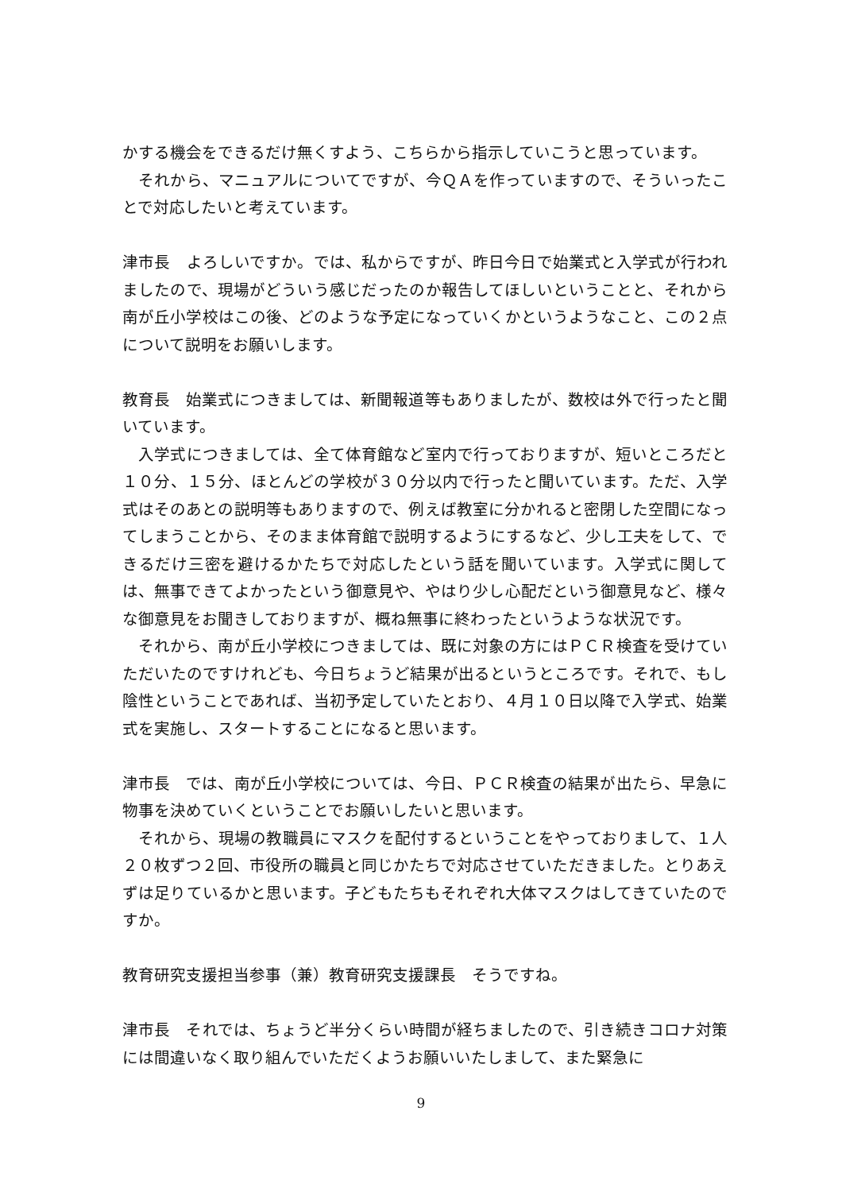かする機会をできるだけ無くすよう、こちらから指示していこうと思っています。
　それから、マニュアルについてですが、今ＱＡを作っていますので、そういったことで対応したいと考えています。
津市長　よろしいですか。では、私からですが、昨日今日で始業式と入学式が行われましたので、現場がどういう感じだったのか報告してほしいということと、それから南が丘小学校はこの後、どのような予定になっていくかというようなこと、この２点について説明をお願いします。
教育長　始業式につきましては、新聞報道等もありましたが、数校は外で行ったと聞いています。
　入学式につきましては、全て体育館など室内で行っておりますが、短いところだと１０分、１５分、ほとんどの学校が３０分以内で行ったと聞いています。ただ、入学式はそのあとの説明等もありますので、例えば教室に分かれると密閉した空間になってしまうことから、そのまま体育館で説明するようにするなど、少し工夫をして、できるだけ三密を避けるかたちで対応したという話を聞いています。入学式に関しては、無事できてよかったという御意見や、やはり少し心配だという御意見など、様々な御意見をお聞きしておりますが、概ね無事に終わったというような状況です。
　それから、南が丘小学校につきましては、既に対象の方にはＰＣＲ検査を受けていただいたのですけれども、今日ちょうど結果が出るというところです。それで、もし陰性ということであれば、当初予定していたとおり、４月１０日以降で入学式、始業式を実施し、スタートすることになると思います。
津市長　では、南が丘小学校については、今日、ＰＣＲ検査の結果が出たら、早急に物事を決めていくということでお願いしたいと思います。
　それから、現場の教職員にマスクを配付するということをやっておりまして、１人２０枚ずつ２回、市役所の職員と同じかたちで対応させていただきました。とりあえずは足りているかと思います。子どもたちもそれぞれ大体マスクはしてきていたのですか。
教育研究支援担当参事（兼）教育研究支援課長　そうですね。
津市長　それでは、ちょうど半分くらい時間が経ちましたので、引き続きコロナ対策には間違いなく取り組んでいただくようお願いいたしまして、また緊急に
9